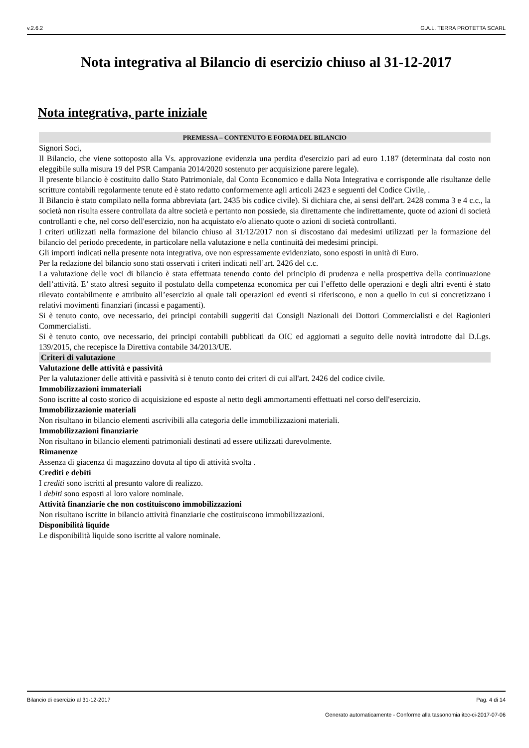v.2.6.2 G.A.L. TERRA PROTETTA SCARL
Nota integrativa al Bilancio di esercizio chiuso al 31-12-2017
Nota integrativa, parte iniziale
PREMESSA – CONTENUTO E FORMA DEL BILANCIO
Signori Soci,
Il Bilancio, che viene sottoposto alla Vs. approvazione evidenzia una perdita d'esercizio pari ad euro 1.187 (determinata dal costo non eleggibile sulla misura 19 del PSR Campania 2014/2020 sostenuto per acquisizione parere legale).
Il presente bilancio è costituito dallo Stato Patrimoniale, dal Conto Economico e dalla Nota Integrativa e corrisponde alle risultanze delle scritture contabili regolarmente tenute ed è stato redatto conformemente agli articoli 2423 e seguenti del Codice Civile, .
Il Bilancio è stato compilato nella forma abbreviata (art. 2435 bis codice civile). Si dichiara che, ai sensi dell'art. 2428 comma 3 e 4 c.c., la società non risulta essere controllata da altre società e pertanto non possiede, sia direttamente che indirettamente, quote od azioni di società controllanti e che, nel corso dell'esercizio, non ha acquistato e/o alienato quote o azioni di società controllanti.
I criteri utilizzati nella formazione del bilancio chiuso al 31/12/2017 non si discostano dai medesimi utilizzati per la formazione del bilancio del periodo precedente, in particolare nella valutazione e nella continuità dei medesimi principi.
Gli importi indicati nella presente nota integrativa, ove non espressamente evidenziato, sono esposti in unità di Euro.
Per la redazione del bilancio sono stati osservati i criteri indicati nell’art. 2426 del c.c.
La valutazione delle voci di bilancio è stata effettuata tenendo conto del principio di prudenza e nella prospettiva della continuazione dell’attività. E’ stato altresì seguito il postulato della competenza economica per cui l’effetto delle operazioni e degli altri eventi è stato rilevato contabilmente e attribuito all’esercizio al quale tali operazioni ed eventi si riferiscono, e non a quello in cui si concretizzano i relativi movimenti finanziari (incassi e pagamenti).
Si è tenuto conto, ove necessario, dei principi contabili suggeriti dai Consigli Nazionali dei Dottori Commercialisti e dei Ragionieri Commercialisti.
Si è tenuto conto, ove necessario, dei principi contabili pubblicati da OIC ed aggiornati a seguito delle novità introdotte dal D.Lgs. 139/2015, che recepisce la Direttiva contabile 34/2013/UE.
Criteri di valutazione
Valutazione delle attività e passività
Per la valutazioner delle attività e passività si è tenuto conto dei criteri di cui all'art. 2426 del codice civile.
Immobilizzazioni immateriali
Sono iscritte al costo storico di acquisizione ed esposte al netto degli ammortamenti effettuati nel corso dell'esercizio.
Immobilizzazionie materiali
Non risultano in bilancio elementi ascrivibili alla categoria delle immobilizzazioni materiali.
Immobilizzazioni finanziarie
Non risultano in bilancio elementi patrimoniali destinati ad essere utilizzati durevolmente.
Rimanenze
Assenza di giacenza di magazzino dovuta al tipo di attività svolta .
Crediti e debiti
I crediti sono iscritti al presunto valore di realizzo.
I debiti sono esposti al loro valore nominale.
Attività finanziarie che non costituiscono immobilizzazioni
Non risultano iscritte in bilancio attività finanziarie che costituiscono immobilizzazioni.
Disponibilità liquide
Le disponibilità liquide sono iscritte al valore nominale.
Bilancio di esercizio al 31-12-2017 Pag. 4 di 14
Generato automaticamente - Conforme alla tassonomia itcc-ci-2017-07-06